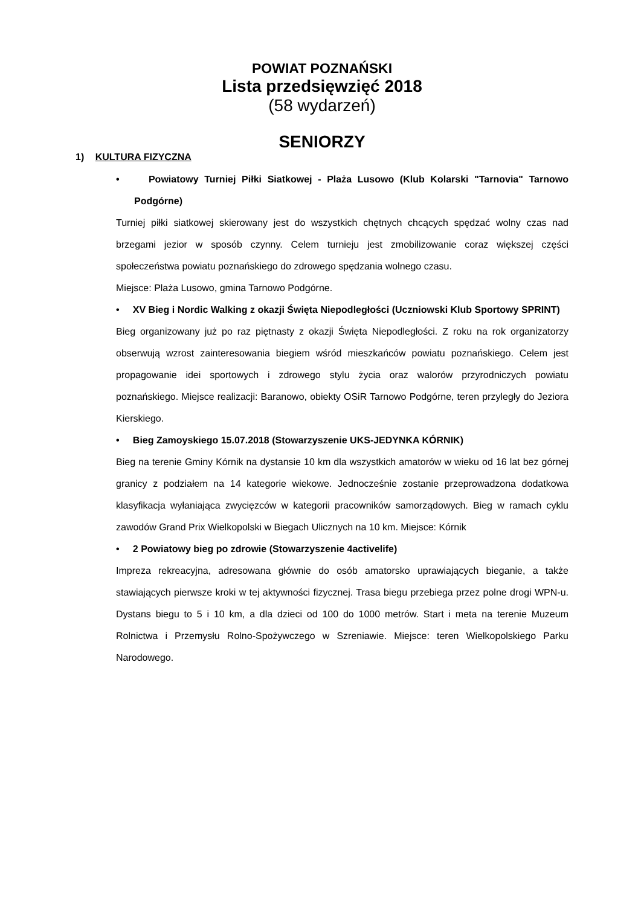POWIAT POZNAŃSKI
Lista przedsięwzięć 2018
(58 wydarzeń)
SENIORZY
1) KULTURA FIZYCZNA
• Powiatowy Turniej Piłki Siatkowej - Plaża Lusowo (Klub Kolarski "Tarnovia" Tarnowo Podgórne)
Turniej piłki siatkowej skierowany jest do wszystkich chętnych chcących spędzać wolny czas nad brzegami jezior w sposób czynny. Celem turnieju jest zmobilizowanie coraz większej części społeczeństwa powiatu poznańskiego do zdrowego spędzania wolnego czasu.
Miejsce: Plaża Lusowo, gmina Tarnowo Podgórne.
• XV Bieg i Nordic Walking z okazji Święta Niepodległości (Uczniowski Klub Sportowy SPRINT)
Bieg organizowany już po raz piętnasty z okazji Święta Niepodległości. Z roku na rok organizatorzy obserwują wzrost zainteresowania biegiem wśród mieszkańców powiatu poznańskiego. Celem jest propagowanie idei sportowych i zdrowego stylu życia oraz walorów przyrodniczych powiatu poznańskiego. Miejsce realizacji: Baranowo, obiekty OSiR Tarnowo Podgórne, teren przyległy do Jeziora Kierskiego.
• Bieg Zamoyskiego 15.07.2018 (Stowarzyszenie UKS-JEDYNKA KÓRNIK)
Bieg na terenie Gminy Kórnik na dystansie 10 km dla wszystkich amatorów w wieku od 16 lat bez górnej granicy z podziałem na 14 kategorie wiekowe. Jednocześnie zostanie przeprowadzona dodatkowa klasyfikacja wyłaniająca zwycięzców w kategorii pracowników samorządowych. Bieg w ramach cyklu zawodów Grand Prix Wielkopolski w Biegach Ulicznych na 10 km. Miejsce: Kórnik
• 2 Powiatowy bieg po zdrowie (Stowarzyszenie 4activelife)
Impreza rekreacyjna, adresowana głównie do osób amatorsko uprawiających bieganie, a także stawiających pierwsze kroki w tej aktywności fizycznej. Trasa biegu przebiega przez polne drogi WPN-u. Dystans biegu to 5 i 10 km, a dla dzieci od 100 do 1000 metrów. Start i meta na terenie Muzeum Rolnictwa i Przemysłu Rolno-Spożywczego w Szreniawie. Miejsce: teren Wielkopolskiego Parku Narodowego.